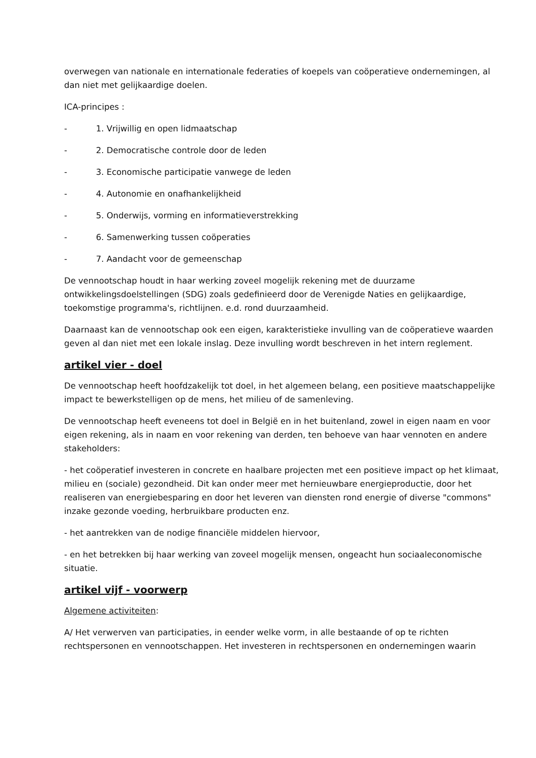overwegen van nationale en internationale federaties of koepels van coöperatieve ondernemingen, al dan niet met gelijkaardige doelen.
ICA-principes :
- 1. Vrijwillig en open lidmaatschap
- 2. Democratische controle door de leden
- 3. Economische participatie vanwege de leden
- 4. Autonomie en onafhankelijkheid
- 5. Onderwijs, vorming en informatieverstrekking
- 6. Samenwerking tussen coöperaties
- 7. Aandacht voor de gemeenschap
De vennootschap houdt in haar werking zoveel mogelijk rekening met de duurzame ontwikkelingsdoelstellingen (SDG) zoals gedefinieerd door de Verenigde Naties en gelijkaardige, toekomstige programma's, richtlijnen. e.d. rond duurzaamheid.
Daarnaast kan de vennootschap ook een eigen, karakteristieke invulling van de coöperatieve waarden geven al dan niet met een lokale inslag. Deze invulling wordt beschreven in het intern reglement.
artikel vier - doel
De vennootschap heeft hoofdzakelijk tot doel, in het algemeen belang, een positieve maatschappelijke impact te bewerkstelligen op de mens, het milieu of de samenleving.
De vennootschap heeft eveneens tot doel in België en in het buitenland, zowel in eigen naam en voor eigen rekening, als in naam en voor rekening van derden, ten behoeve van haar vennoten en andere stakeholders:
- het coöperatief investeren in concrete en haalbare projecten met een positieve impact op het klimaat, milieu en (sociale) gezondheid. Dit kan onder meer met hernieuwbare energieproductie, door het realiseren van energiebesparing en door het leveren van diensten rond energie of diverse "commons" inzake gezonde voeding, herbruikbare producten enz.
- het aantrekken van de nodige financiële middelen hiervoor,
- en het betrekken bij haar werking van zoveel mogelijk mensen, ongeacht hun sociaaleconomische situatie.
artikel vijf - voorwerp
Algemene activiteiten:
A/ Het verwerven van participaties, in eender welke vorm, in alle bestaande of op te richten rechtspersonen en vennootschappen. Het investeren in rechtspersonen en ondernemingen waarin